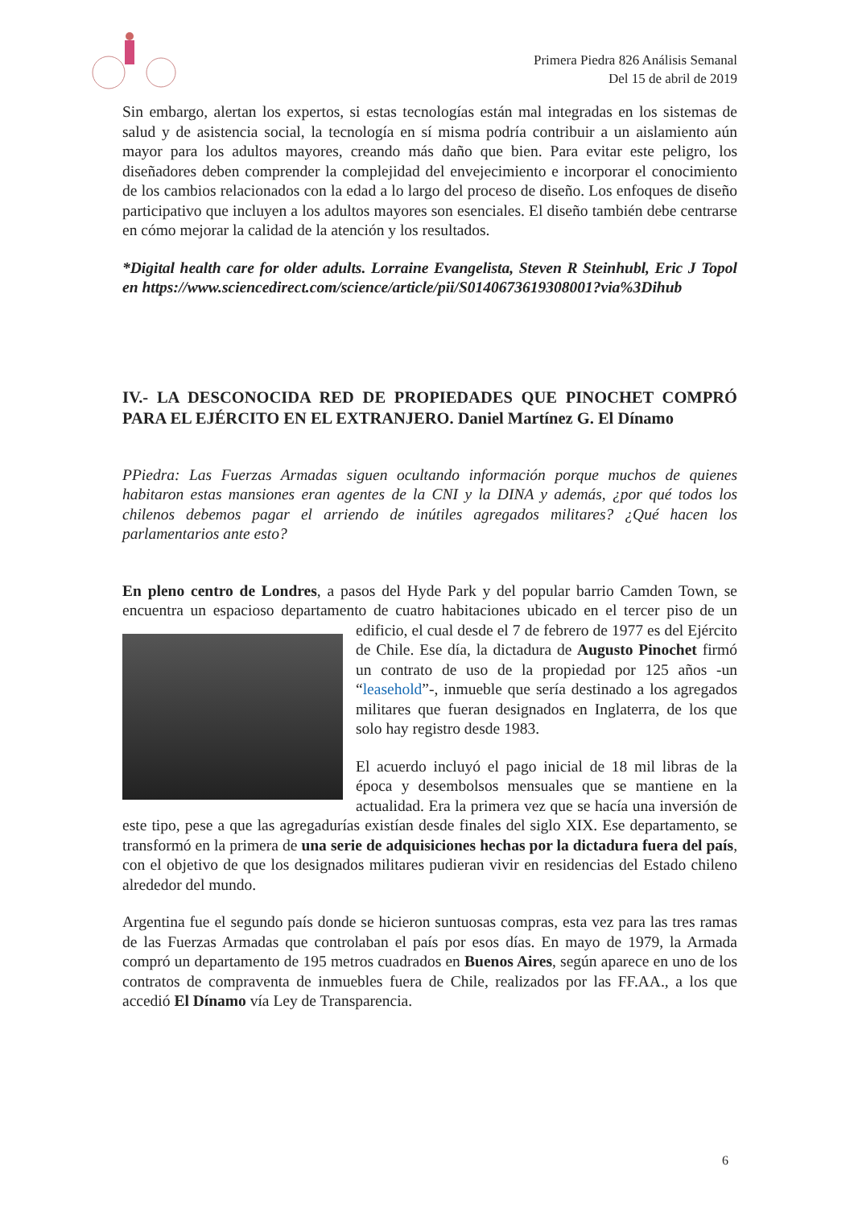Primera Piedra 826 Análisis Semanal
Del 15 de abril de 2019
Sin embargo, alertan los expertos, si estas tecnologías están mal integradas en los sistemas de salud y de asistencia social, la tecnología en sí misma podría contribuir a un aislamiento aún mayor para los adultos mayores, creando más daño que bien. Para evitar este peligro, los diseñadores deben comprender la complejidad del envejecimiento e incorporar el conocimiento de los cambios relacionados con la edad a lo largo del proceso de diseño. Los enfoques de diseño participativo que incluyen a los adultos mayores son esenciales. El diseño también debe centrarse en cómo mejorar la calidad de la atención y los resultados.
*Digital health care for older adults. Lorraine Evangelista, Steven R Steinhubl, Eric J Topol en https://www.sciencedirect.com/science/article/pii/S0140673619308001?via%3Dihub
IV.- LA DESCONOCIDA RED DE PROPIEDADES QUE PINOCHET COMPRÓ PARA EL EJÉRCITO EN EL EXTRANJERO. Daniel Martínez G. El Dínamo
PPiedra: Las Fuerzas Armadas siguen ocultando información porque muchos de quienes habitaron estas mansiones eran agentes de la CNI y la DINA y además, ¿por qué todos los chilenos debemos pagar el arriendo de inútiles agregados militares? ¿Qué hacen los parlamentarios ante esto?
En pleno centro de Londres, a pasos del Hyde Park y del popular barrio Camden Town, se encuentra un espacioso departamento de cuatro habitaciones ubicado en el tercer piso de un edificio, el cual desde el 7 de febrero de 1977 es del Ejército de Chile. Ese día, la dictadura de Augusto Pinochet firmó un contrato de uso de la propiedad por 125 años -un “leasehold”-, inmueble que sería destinado a los agregados militares que fueran designados en Inglaterra, de los que solo hay registro desde 1983.
El acuerdo incluyó el pago inicial de 18 mil libras de la época y desembolsos mensuales que se mantiene en la actualidad. Era la primera vez que se hacía una inversión de este tipo, pese a que las agregadurías existían desde finales del siglo XIX. Ese departamento, se transformó en la primera de una serie de adquisiciones hechas por la dictadura fuera del país, con el objetivo de que los designados militares pudieran vivir en residencias del Estado chileno alrededor del mundo.
Argentina fue el segundo país donde se hicieron suntuosas compras, esta vez para las tres ramas de las Fuerzas Armadas que controlaban el país por esos días. En mayo de 1979, la Armada compró un departamento de 195 metros cuadrados en Buenos Aires, según aparece en uno de los contratos de compraventa de inmuebles fuera de Chile, realizados por las FF.AA., a los que accedió El Dínamo vía Ley de Transparencia.
6